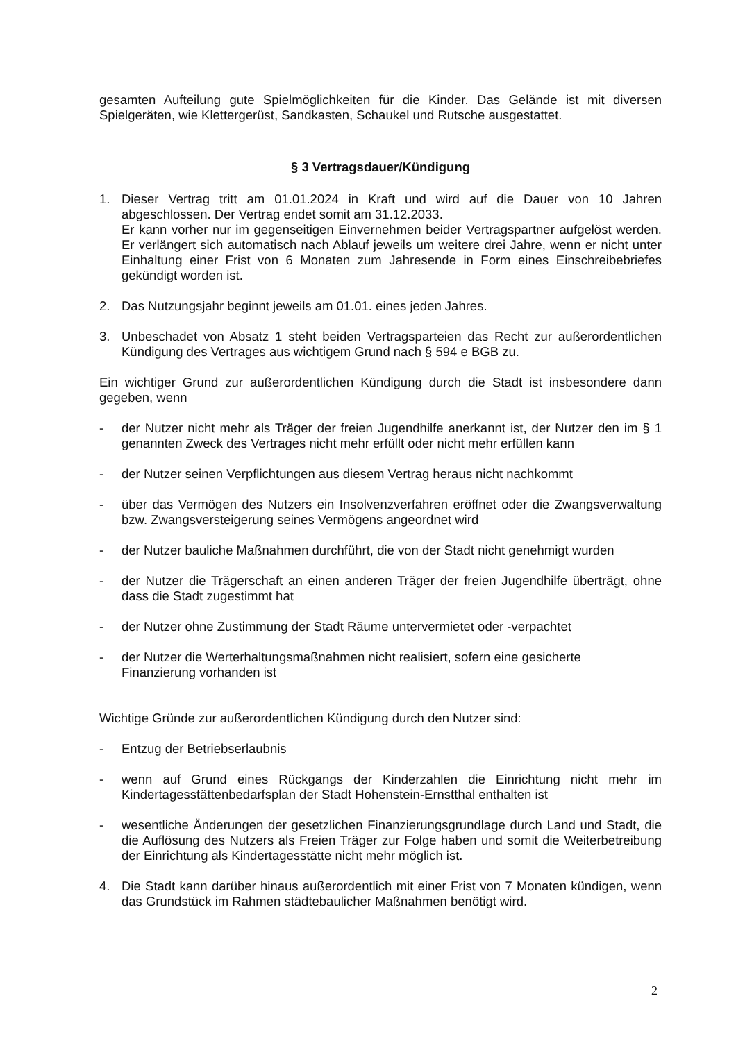gesamten Aufteilung gute Spielmöglichkeiten für die Kinder. Das Gelände ist mit diversen Spielgeräten, wie Klettergerüst, Sandkasten, Schaukel und Rutsche ausgestattet.
§ 3 Vertragsdauer/Kündigung
1. Dieser Vertrag tritt am 01.01.2024 in Kraft und wird auf die Dauer von 10 Jahren abgeschlossen. Der Vertrag endet somit am 31.12.2033.
Er kann vorher nur im gegenseitigen Einvernehmen beider Vertragspartner aufgelöst werden. Er verlängert sich automatisch nach Ablauf jeweils um weitere drei Jahre, wenn er nicht unter Einhaltung einer Frist von 6 Monaten zum Jahresende in Form eines Einschreibebriefes gekündigt worden ist.
2. Das Nutzungsjahr beginnt jeweils am 01.01. eines jeden Jahres.
3. Unbeschadet von Absatz 1 steht beiden Vertragsparteien das Recht zur außerordentlichen Kündigung des Vertrages aus wichtigem Grund nach § 594 e BGB zu.
Ein wichtiger Grund zur außerordentlichen Kündigung durch die Stadt ist insbesondere dann gegeben, wenn
- der Nutzer nicht mehr als Träger der freien Jugendhilfe anerkannt ist, der Nutzer den im § 1 genannten Zweck des Vertrages nicht mehr erfüllt oder nicht mehr erfüllen kann
- der Nutzer seinen Verpflichtungen aus diesem Vertrag heraus nicht nachkommt
- über das Vermögen des Nutzers ein Insolvenzverfahren eröffnet oder die Zwangsverwaltung bzw. Zwangsversteigerung seines Vermögens angeordnet wird
- der Nutzer bauliche Maßnahmen durchführt, die von der Stadt nicht genehmigt wurden
- der Nutzer die Trägerschaft an einen anderen Träger der freien Jugendhilfe überträgt, ohne dass die Stadt zugestimmt hat
- der Nutzer ohne Zustimmung der Stadt Räume untervermietet oder -verpachtet
- der Nutzer die Werterhaltungsmaßnahmen nicht realisiert, sofern eine gesicherte
Finanzierung vorhanden ist
Wichtige Gründe zur außerordentlichen Kündigung durch den Nutzer sind:
- Entzug der Betriebserlaubnis
- wenn auf Grund eines Rückgangs der Kinderzahlen die Einrichtung nicht mehr im Kindertagesstättenbedarfsplan der Stadt Hohenstein-Ernstthal enthalten ist
- wesentliche Änderungen der gesetzlichen Finanzierungsgrundlage durch Land und Stadt, die die Auflösung des Nutzers als Freien Träger zur Folge haben und somit die Weiterbetreibung der Einrichtung als Kindertagesstätte nicht mehr möglich ist.
4. Die Stadt kann darüber hinaus außerordentlich mit einer Frist von 7 Monaten kündigen, wenn das Grundstück im Rahmen städtebaulicher Maßnahmen benötigt wird.
2